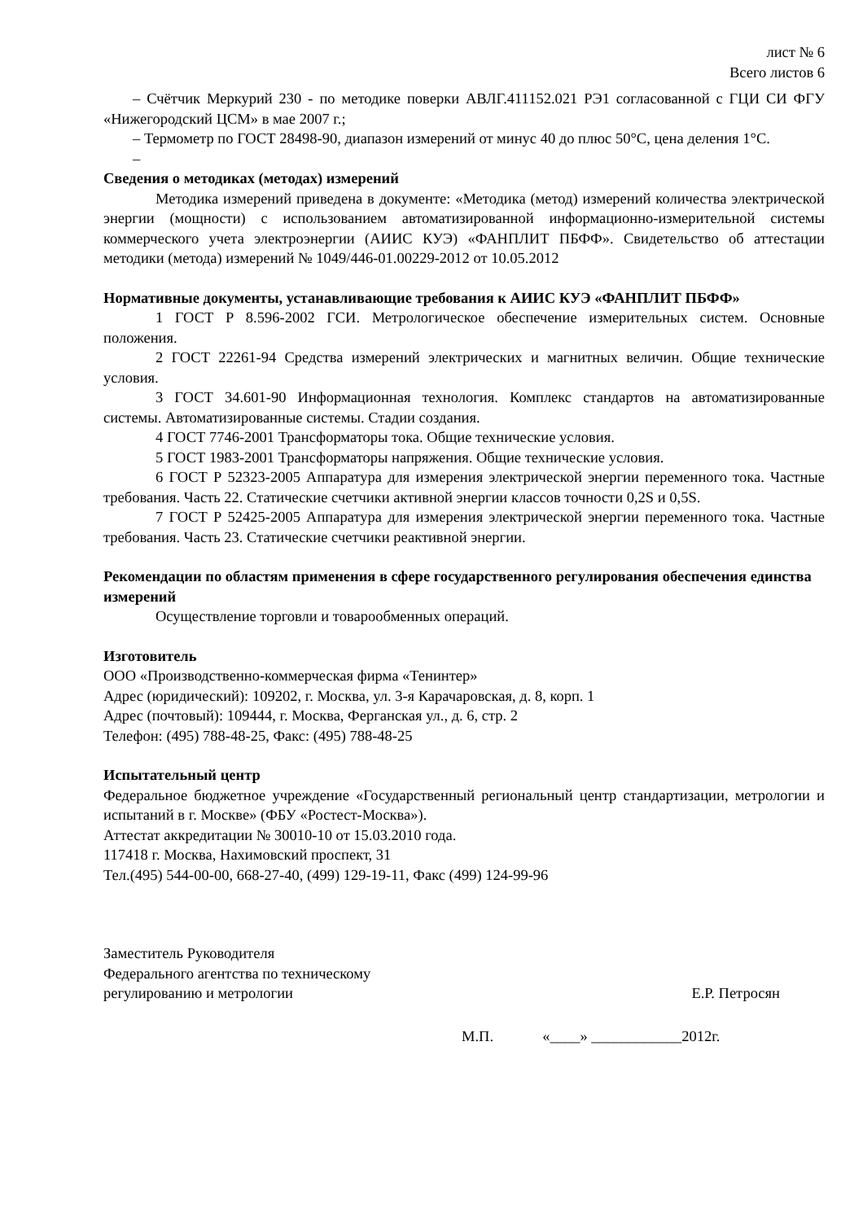лист № 6
Всего листов 6
– Счётчик Меркурий 230 - по методике поверки АВЛГ.411152.021 РЭ1 согласованной с ГЦИ СИ ФГУ «Нижегородский ЦСМ» в мае 2007 г.;
– Термометр по ГОСТ 28498-90, диапазон измерений от минус 40 до плюс 50°С, цена деления 1°С.
–
Сведения о методиках (методах) измерений
Методика измерений приведена в документе: «Методика (метод) измерений количества электрической энергии (мощности) с использованием автоматизированной информационно-измерительной системы коммерческого учета электроэнергии (АИИС КУЭ) «ФАНПЛИТ ПБФФ». Свидетельство об аттестации методики (метода) измерений № 1049/446-01.00229-2012 от 10.05.2012
Нормативные документы, устанавливающие требования к АИИС КУЭ «ФАНПЛИТ ПБФФ»
1 ГОСТ Р 8.596-2002 ГСИ. Метрологическое обеспечение измерительных систем. Основные положения.
2 ГОСТ 22261-94 Средства измерений электрических и магнитных величин. Общие технические условия.
3 ГОСТ 34.601-90 Информационная технология. Комплекс стандартов на автоматизированные системы. Автоматизированные системы. Стадии создания.
4 ГОСТ 7746-2001 Трансформаторы тока. Общие технические условия.
5 ГОСТ 1983-2001 Трансформаторы напряжения. Общие технические условия.
6 ГОСТ Р 52323-2005 Аппаратура для измерения электрической энергии переменного тока. Частные требования. Часть 22. Статические счетчики активной энергии классов точности 0,2S и 0,5S.
7 ГОСТ Р 52425-2005 Аппаратура для измерения электрической энергии переменного тока. Частные требования. Часть 23. Статические счетчики реактивной энергии.
Рекомендации по областям применения в сфере государственного регулирования обеспечения единства измерений
Осуществление торговли и товарообменных операций.
Изготовитель
ООО «Производственно-коммерческая фирма «Тенинтер»
Адрес (юридический): 109202, г. Москва, ул. 3-я Карачаровская, д. 8, корп. 1
Адрес (почтовый): 109444, г. Москва, Ферганская ул., д. 6, стр. 2
Телефон: (495) 788-48-25, Факс: (495) 788-48-25
Испытательный центр
Федеральное бюджетное учреждение «Государственный региональный центр стандартизации, метрологии и испытаний в г. Москве» (ФБУ «Ростест-Москва»).
Аттестат аккредитации № 30010-10 от 15.03.2010 года.
117418 г. Москва, Нахимовский проспект, 31
Тел.(495) 544-00-00, 668-27-40, (499) 129-19-11, Факс (499) 124-99-96
Заместитель Руководителя
Федерального агентства по техническому
регулированию и метрологии
Е.Р. Петросян
М.П. «____» ____________2012г.